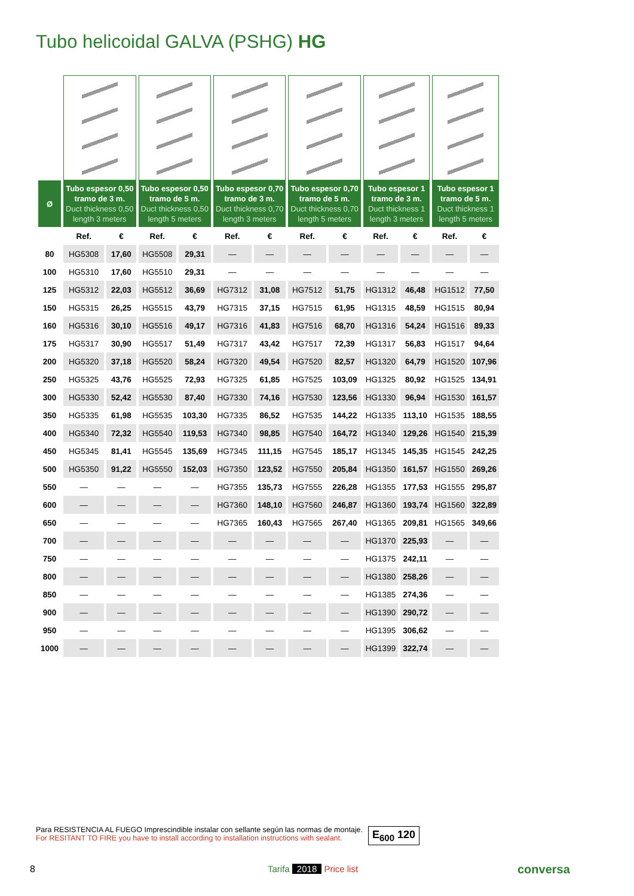Tubo helicoidal GALVA (PSHG) HG
| Ø | Tubo espesor 0,50 tramo de 3 m. Duct thickness 0,50 length 3 meters | | Tubo espesor 0,50 tramo de 5 m. Duct thickness 0,50 length 5 meters | | Tubo espesor 0,70 tramo de 3 m. Duct thickness 0,70 length 3 meters | | Tubo espesor 0,70 tramo de 5 m. Duct thickness 0,70 length 5 meters | | Tubo espesor 1 tramo de 3 m. Duct thickness 1 length 3 meters | | Tubo espesor 1 tramo de 5 m. Duct thickness 1 length 5 meters | |
| --- | --- | --- | --- | --- | --- | --- | --- | --- | --- | --- | --- | --- |
| | Ref. | € | Ref. | € | Ref. | € | Ref. | € | Ref. | € | Ref. | € |
| 80 | HG5308 | 17,60 | HG5508 | 29,31 | — | — | — | — | — | — | — | — |
| 100 | HG5310 | 17,60 | HG5510 | 29,31 | — | — | — | — | — | — | — | — |
| 125 | HG5312 | 22,03 | HG5512 | 36,69 | HG7312 | 31,08 | HG7512 | 51,75 | HG1312 | 46,48 | HG1512 | 77,50 |
| 150 | HG5315 | 26,25 | HG5515 | 43,79 | HG7315 | 37,15 | HG7515 | 61,95 | HG1315 | 48,59 | HG1515 | 80,94 |
| 160 | HG5316 | 30,10 | HG5516 | 49,17 | HG7316 | 41,83 | HG7516 | 68,70 | HG1316 | 54,24 | HG1516 | 89,33 |
| 175 | HG5317 | 30,90 | HG5517 | 51,49 | HG7317 | 43,42 | HG7517 | 72,39 | HG1317 | 56,83 | HG1517 | 94,64 |
| 200 | HG5320 | 37,18 | HG5520 | 58,24 | HG7320 | 49,54 | HG7520 | 82,57 | HG1320 | 64,79 | HG1520 | 107,96 |
| 250 | HG5325 | 43,76 | HG5525 | 72,93 | HG7325 | 61,85 | HG7525 | 103,09 | HG1325 | 80,92 | HG1525 | 134,91 |
| 300 | HG5330 | 52,42 | HG5530 | 87,40 | HG7330 | 74,16 | HG7530 | 123,56 | HG1330 | 96,94 | HG1530 | 161,57 |
| 350 | HG5335 | 61,98 | HG5535 | 103,30 | HG7335 | 86,52 | HG7535 | 144,22 | HG1335 | 113,10 | HG1535 | 188,55 |
| 400 | HG5340 | 72,32 | HG5540 | 119,53 | HG7340 | 98,85 | HG7540 | 164,72 | HG1340 | 129,26 | HG1540 | 215,39 |
| 450 | HG5345 | 81,41 | HG5545 | 135,69 | HG7345 | 111,15 | HG7545 | 185,17 | HG1345 | 145,35 | HG1545 | 242,25 |
| 500 | HG5350 | 91,22 | HG5550 | 152,03 | HG7350 | 123,52 | HG7550 | 205,84 | HG1350 | 161,57 | HG1550 | 269,26 |
| 550 | — | — | — | — | HG7355 | 135,73 | HG7555 | 226,28 | HG1355 | 177,53 | HG1555 | 295,87 |
| 600 | — | — | — | — | HG7360 | 148,10 | HG7560 | 246,87 | HG1360 | 193,74 | HG1560 | 322,89 |
| 650 | — | — | — | — | HG7365 | 160,43 | HG7565 | 267,40 | HG1365 | 209,81 | HG1565 | 349,66 |
| 700 | — | — | — | — | — | — | — | — | HG1370 | 225,93 | — | — |
| 750 | — | — | — | — | — | — | — | — | HG1375 | 242,11 | — | — |
| 800 | — | — | — | — | — | — | — | — | HG1380 | 258,26 | — | — |
| 850 | — | — | — | — | — | — | — | — | HG1385 | 274,36 | — | — |
| 900 | — | — | — | — | — | — | — | — | HG1390 | 290,72 | — | — |
| 950 | — | — | — | — | — | — | — | — | HG1395 | 306,62 | — | — |
| 1000 | — | — | — | — | — | — | — | — | HG1399 | 322,74 | — | — |
Para RESISTENCIA AL FUEGO Imprescindible instalar con sellante según las normas de montaje.
For RESITANT TO FIRE you have to install according to installation instructions with sealant.
E<sub>600</sub> 120
8 Tarifa 2018 Price list conversa